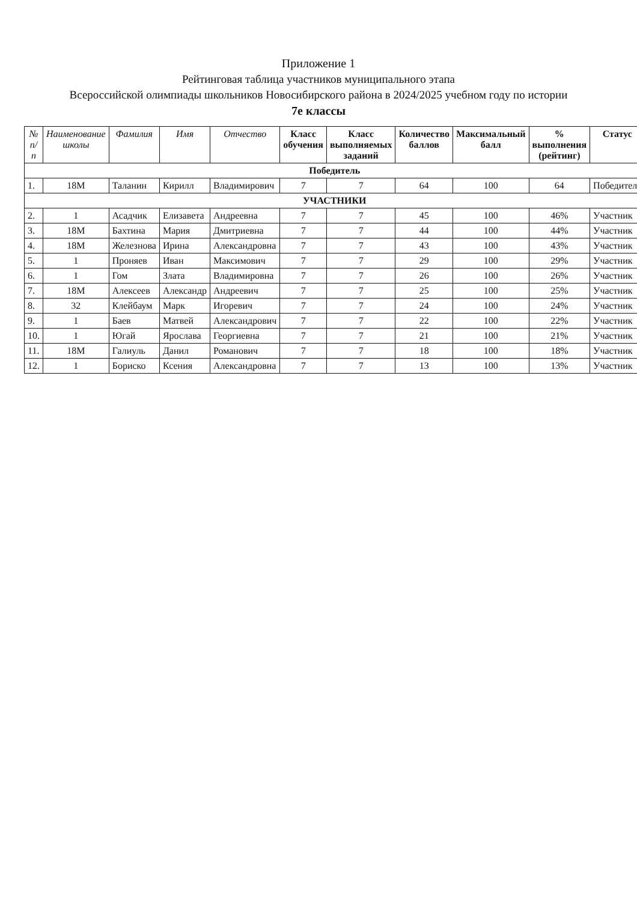Приложение 1
Рейтинговая таблица участников муниципального этапа
Всероссийской олимпиады школьников Новосибирского района в 2024/2025 учебном году по истории
7е классы
| № п/п | Наименование школы | Фамилия | Имя | Отчество | Класс обучения | Класс выполняемых заданий | Количество баллов | Максимальный балл | % выполнения (рейтинг) | Статус |
| --- | --- | --- | --- | --- | --- | --- | --- | --- | --- | --- |
| Победитель | | | | | | | | | | |
| 1. | 18М | Таланин | Кирилл | Владимирович | 7 | 7 | 64 | 100 | 64 | Победитель |
| УЧАСТНИКИ | | | | | | | | | | |
| 2. | 1 | Асадчик | Елизавета | Андреевна | 7 | 7 | 45 | 100 | 46% | Участник |
| 3. | 18М | Бахтина | Мария | Дмитриевна | 7 | 7 | 44 | 100 | 44% | Участник |
| 4. | 18М | Железнова | Ирина | Александровна | 7 | 7 | 43 | 100 | 43% | Участник |
| 5. | 1 | Проняев | Иван | Максимович | 7 | 7 | 29 | 100 | 29% | Участник |
| 6. | 1 | Гом | Злата | Владимировна | 7 | 7 | 26 | 100 | 26% | Участник |
| 7. | 18М | Алексеев | Александр | Андреевич | 7 | 7 | 25 | 100 | 25% | Участник |
| 8. | 32 | Клейбаум | Марк | Игоревич | 7 | 7 | 24 | 100 | 24% | Участник |
| 9. | 1 | Баев | Матвей | Александрович | 7 | 7 | 22 | 100 | 22% | Участник |
| 10. | 1 | Югай | Ярослава | Георгиевна | 7 | 7 | 21 | 100 | 21% | Участник |
| 11. | 18М | Галиуль | Данил | Романович | 7 | 7 | 18 | 100 | 18% | Участник |
| 12. | 1 | Бориско | Ксения | Александровна | 7 | 7 | 13 | 100 | 13% | Участник |